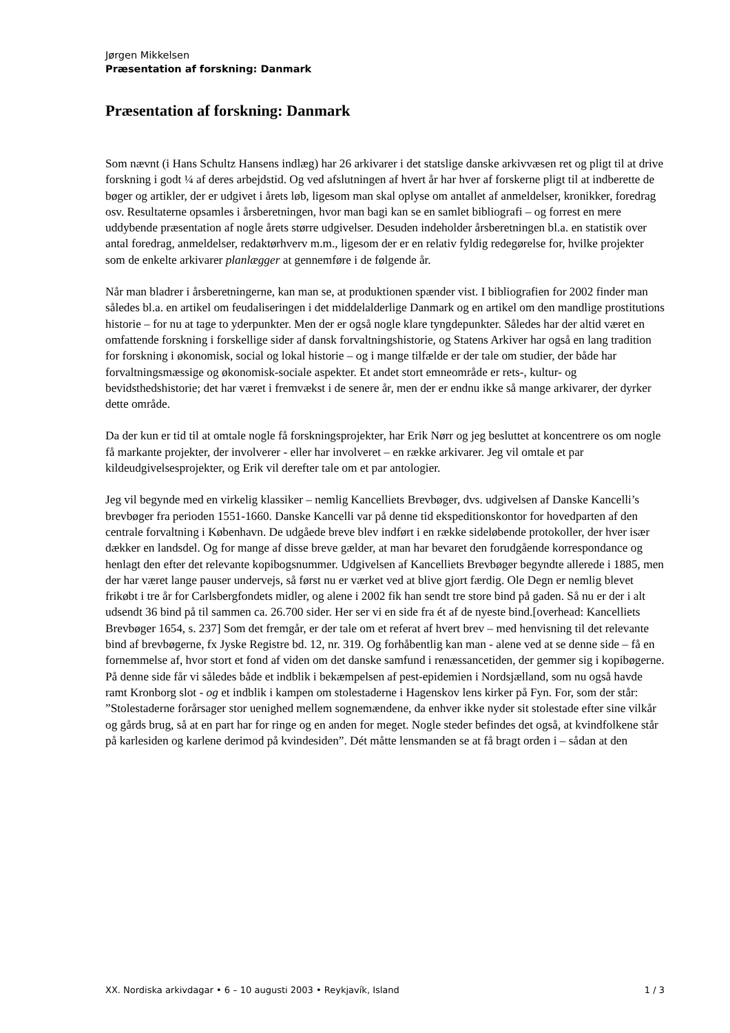Jørgen Mikkelsen
Præsentation af forskning: Danmark
Præsentation af forskning: Danmark
Som nævnt (i Hans Schultz Hansens indlæg) har 26 arkivarer i det statslige danske arkivvæsen ret og pligt til at drive forskning i godt ¼ af deres arbejdstid. Og ved afslutningen af hvert år har hver af forskerne pligt til at indberette de bøger og artikler, der er udgivet i årets løb, ligesom man skal oplyse om antallet af anmeldelser, kronikker, foredrag osv. Resultaterne opsamles i årsberetningen, hvor man bagi kan se en samlet bibliografi – og forrest en mere uddybende præsentation af nogle årets større udgivelser. Desuden indeholder årsberetningen bl.a. en statistik over antal foredrag, anmeldelser, redaktørhverv m.m., ligesom der er en relativ fyldig redegørelse for, hvilke projekter som de enkelte arkivarer planlægger at gennemføre i de følgende år.
Når man bladrer i årsberetningerne, kan man se, at produktionen spænder vist. I bibliografien for 2002 finder man således bl.a. en artikel om feudaliseringen i det middelalderlige Danmark og en artikel om den mandlige prostitutions historie – for nu at tage to yderpunkter. Men der er også nogle klare tyngdepunkter. Således har der altid været en omfattende forskning i forskellige sider af dansk forvaltningshistorie, og Statens Arkiver har også en lang tradition for forskning i økonomisk, social og lokal historie – og i mange tilfælde er der tale om studier, der både har forvaltningsmæssige og økonomisk-sociale aspekter. Et andet stort emneområde er rets-, kultur- og bevidsthedshistorie; det har været i fremvækst i de senere år, men der er endnu ikke så mange arkivarer, der dyrker dette område.
Da der kun er tid til at omtale nogle få forskningsprojekter, har Erik Nørr og jeg besluttet at koncentrere os om nogle få markante projekter, der involverer - eller har involveret – en række arkivarer. Jeg vil omtale et par kildeudgivelsesprojekter, og Erik vil derefter tale om et par antologier.
Jeg vil begynde med en virkelig klassiker – nemlig Kancelliets Brevbøger, dvs. udgivelsen af Danske Kancelli’s brevbøger fra perioden 1551-1660. Danske Kancelli var på denne tid ekspeditionskontor for hovedparten af den centrale forvaltning i København. De udgåede breve blev indført i en række sideløbende protokoller, der hver især dækker en landsdel. Og for mange af disse breve gælder, at man har bevaret den forudgående korrespondance og henlagt den efter det relevante kopibogsnummer. Udgivelsen af Kancelliets Brevbøger begyndte allerede i 1885, men der har været lange pauser undervejs, så først nu er værket ved at blive gjort færdig. Ole Degn er nemlig blevet frikøbt i tre år for Carlsbergfondets midler, og alene i 2002 fik han sendt tre store bind på gaden. Så nu er der i alt udsendt 36 bind på til sammen ca. 26.700 sider. Her ser vi en side fra ét af de nyeste bind.[overhead: Kancelliets Brevbøger 1654, s. 237] Som det fremgår, er der tale om et referat af hvert brev – med henvisning til det relevante bind af brevbøgerne, fx Jyske Registre bd. 12, nr. 319. Og forhåbentlig kan man - alene ved at se denne side – få en fornemmelse af, hvor stort et fond af viden om det danske samfund i renæssancetiden, der gemmer sig i kopibøgerne. På denne side får vi således både et indblik i bekæmpelsen af pest-epidemien i Nordsjælland, som nu også havde ramt Kronborg slot - og et indblik i kampen om stolestaderne i Hagenskov lens kirker på Fyn. For, som der står: ”Stolestaderne forårsager stor uenighed mellem sognemændene, da enhver ikke nyder sit stolestade efter sine vilkår og gårds brug, så at en part har for ringe og en anden for meget. Nogle steder befindes det også, at kvindfolkene står på karlesiden og karlene derimod på kvindesiden”. Dét måtte lensmanden se at få bragt orden i – sådan at den
XX. Nordiska arkivdagar • 6 – 10 augusti 2003 • Reykjavík, Island 1 / 3